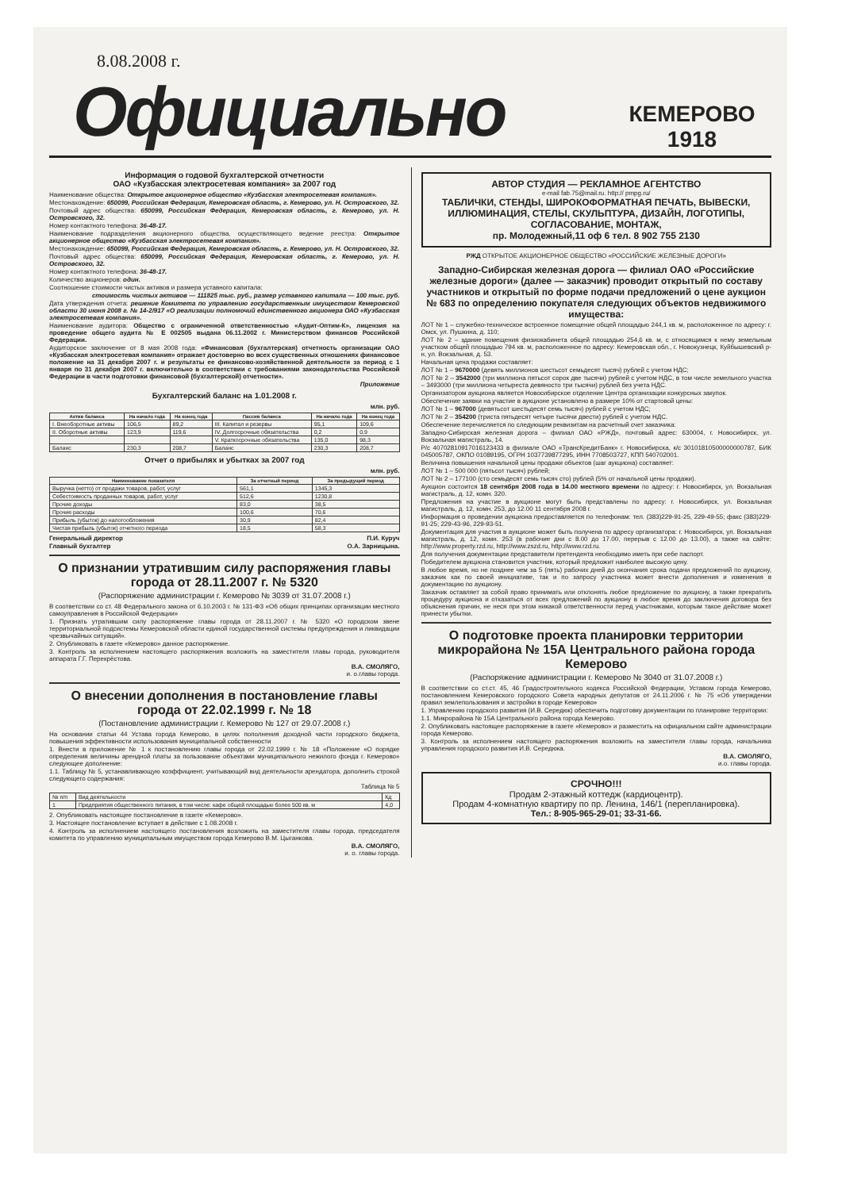8.08.2008 г.
Официально
КЕМЕРОВО
1918
Информация о годовой бухгалтерской отчетности
ОАО «Кузбасская электросетевая компания» за 2007 год
Наименование общества: Открытое акционерное общество «Кузбасская электросетевая компания».
Местонахождение: 650099, Российская Федерация, Кемеровская область, г. Кемерово, ул. Н. Островского, 32.
Почтовый адрес общества: 650099, Российская Федерация, Кемеровская область, г. Кемерово, ул. Н. Островского, 32.
Номер контактного телефона: 36-48-17.
Наименование подразделения акционерного общества, осуществляющего ведение реестра: Открытое акционерное общество «Кузбасская электросетевая компания».
Местонахождение: 650099, Российская Федерация, Кемеровская область, г. Кемерово, ул. Н. Островского, 32.
Почтовый адрес общества: 650099, Российская Федерация, Кемеровская область, г. Кемерово, ул. Н. Островского, 32.
Номер контактного телефона: 36-48-17.
Количество акционеров: один.
Соотношение стоимости чистых активов и размера уставного капитала:
стоимость чистых активов — 111825 тыс. руб., размер уставного капитала — 100 тыс. руб.
Дата утверждения отчета: решение Комитета по управлению государственным имуществом Кемеровской области 30 июня 2008 г. № 14-2/917 «О реализации полномочий единственного акционера ОАО «Кузбасская электросетевая компания».
Наименование аудитора: Общество с ограниченной ответственностью «Аудит-Оптим-К», лицензия на проведение общего аудита № Е 002505 выдана 06.11.2002 г. Министерством финансов Российской Федерации.
Аудиторское заключение от 8 мая 2008 года: «Финансовая (бухгалтерская) отчетность организации ОАО «Кузбасская электросетевая компания» отражает достоверно во всех существенных отношениях финансовое положение на 31 декабря 2007 г. и результаты ее финансово-хозяйственной деятельности за период с 1 января по 31 декабря 2007 г. включительно в соответствии с требованиями законодательства Российской Федерации в части подготовки финансовой (бухгалтерской) отчетности».
Приложение
Бухгалтерский баланс на 1.01.2008 г.
млн. руб.
| Актив баланса | На начало года | На конец года | Пассив баланса | На начало года | На конец года |
| --- | --- | --- | --- | --- | --- |
| I. Внеоборотные активы | 106,5 | 89,2 | III. Капитал и резервы | 95,1 | 109,6 |
| II. Оборотные активы | 123,9 | 119,6 | IV. Долгосрочные обязательства | 0,2 | 0,9 |
| | | | V. Краткосрочные обязательства | 135,0 | 98,3 |
| Баланс | 230,3 | 208,7 | Баланс | 230,3 | 208,7 |
Отчет о прибылях и убытках за 2007 год
млн. руб.
| Наименование показателя | За отчетный период | За предыдущий период |
| --- | --- | --- |
| Выручка (нетто) от продажи товаров, работ, услуг | 561,1 | 1345,3 |
| Себестоимость проданных товаров, работ, услуг | 512,6 | 1230,8 |
| Прочие доходы | 83,0 | 38,5 |
| Прочие расходы | 100,6 | 70,6 |
| Прибыль (убыток) до налогообложения | 30,9 | 82,4 |
| Чистая прибыль (убыток) отчетного периода | 18,5 | 58,3 |
Генеральный директор П.И. Куруч
Главный бухгалтер О.А. Зарницына.
О признании утратившим силу распоряжения главы города от 28.11.2007 г. № 5320
(Распоряжение администрации г. Кемерово № 3039 от 31.07.2008 г.)
В соответствии со ст. 48 Федерального закона от 6.10.2003 г. № 131-ФЗ «Об общих принципах организации местного самоуправления в Российской Федерации»
1. Признать утратившим силу распоряжение главы города от 28.11.2007 г. № 5320 «О городском звене территориальной подсистемы Кемеровской области единой государственной системы предупреждения и ликвидации чрезвычайных ситуаций».
2. Опубликовать в газете «Кемерово» данное распоряжение.
3. Контроль за исполнением настоящего распоряжения возложить на заместителя главы города, руководителя аппарата Г.Г. Перекрёстова.
В.А. СМОЛЯГО,
и. о.главы города.
О внесении дополнения в постановление главы города от 22.02.1999 г. № 18
(Постановление администрации г. Кемерово № 127 от 29.07.2008 г.)
На основании статьи 44 Устава города Кемерово, в целях пополнения доходной части городского бюджета, повышения эффективности использования муниципальной собственности
1. Внести в приложение № 1 к постановлению главы города от 22.02.1999 г. № 18 «Положение «О порядке определения величины арендной платы за пользование объектами муниципального нежилого фонда г. Кемерово» следующее дополнение:
1.1. Таблицу № 5, устанавливающую коэффициент, учитывающий вид деятельности арендатора, дополнить строкой следующего содержания:
Таблица № 5
| № п/п | Вид деятельности | Кд |
| 1 | Предприятия общественного питания, в том числе: кафе общей площадью более 500 кв. м | 4,0 |
2. Опубликовать настоящее постановление в газете «Кемерово».
3. Настоящее постановление вступает в действие с 1.08.2008 г.
4. Контроль за исполнением настоящего постановления возложить на заместителя главы города, председателя комитета по управлению муниципальным имуществом города Кемерово В.М. Цыганкова.
В.А. СМОЛЯГО,
и. о. главы города.
АВТОР СТУДИЯ — РЕКЛАМНОЕ АГЕНТСТВО
e-mail fab.75@mail.ru. http:// pmpg.ru/
ТАБЛИЧКИ, СТЕНДЫ, ШИРОКОФОРМАТНАЯ ПЕЧАТЬ, ВЫВЕСКИ, ИЛЛЮМИНАЦИЯ, СТЕЛЫ, СКУЛЬПТУРА, ДИЗАЙН, ЛОГОТИПЫ, СОГЛАСОВАНИЕ, МОНТАЖ,
пр. Молодежный,11 оф 6 тел. 8 902 755 2130
РЖД ОТКРЫТОЕ АКЦИОНЕРНОЕ ОБЩЕСТВО «РОССИЙСКИЕ ЖЕЛЕЗНЫЕ ДОРОГИ»
Западно-Сибирская железная дорога — филиал ОАО «Российские железные дороги» (далее — заказчик) проводит открытый по составу участников и открытый по форме подачи предложений о цене аукцион № 683 по определению покупателя следующих объектов недвижимого имущества:
ЛОТ № 1 – служебно-техническое встроенное помещение общей площадью 244,1 кв. м, расположенное по адресу: г. Омск, ул. Пушкина, д. 110;
ЛОТ № 2 – здание помещения физиокабинета общей площадью 254,6 кв. м, с относящимся к нему земельным участком общей площадью 794 кв. м, расположенное по адресу: Кемеровская обл., г. Новокузнецк, Куйбышевский р-н, ул. Вокзальная, д. 53.
Начальная цена продажи составляет:
ЛОТ № 1 – 9670000 (девять миллионов шестьсот семьдесят тысяч) рублей с учетом НДС;
ЛОТ № 2 – 3542000 (три миллиона пятьсот сорок две тысячи) рублей с учетом НДС, в том числе земельного участка – 3493000 (три миллиона четыреста девяносто три тысячи) рублей без учета НДС.
Организатором аукциона является Новосибирское отделение Центра организации конкурсных закупок.
Обеспечение заявки на участие в аукционе установлено в размере 10% от стартовой цены:
ЛОТ № 1 – 967000 (девятьсот шестьдесят семь тысяч) рублей с учетом НДС;
ЛОТ № 2 – 354200 (триста пятьдесят четыре тысячи двести) рублей с учетом НДС.
Обеспечение перечисляется по следующим реквизитам на расчетный счет заказчика:
Западно-Сибирская железная дорога – филиал ОАО «РЖД», почтовый адрес: 630004, г. Новосибирск, ул. Вокзальная магистраль, 14.
Р/с 40702810917016123433 в филиале ОАО «ТрансКредитБанк» г. Новосибирска, к/с 30101810500000000787, БИК 045005787, ОКПО 01089195, ОГРН 1037739877295, ИНН 7708503727, КПП 540702001.
Величина повышения начальной цены продажи объектов (шаг аукциона) составляет:
ЛОТ № 1 – 500 000 (пятьсот тысяч) рублей;
ЛОТ № 2 – 177100 (сто семьдесят семь тысяч сто) рублей (5% от начальной цены продажи).
Аукцион состоится 18 сентября 2008 года в 14.00 местного времени по адресу: г. Новосибирск, ул. Вокзальная магистраль, д. 12, комн. 320.
Предложения на участие в аукционе могут быть представлены по адресу: г. Новосибирск, ул. Вокзальная магистраль, д. 12, комн. 253, до 12.00 11 сентября 2008 г.
Информация о проведении аукциона предоставляется по телефонам: тел. (383)229-91-25, 229-49-55; факс (383)229-91-25; 229-43-96, 229-93-51.
Документация для участия в аукционе может быть получена по адресу организатора: г. Новосибирск, ул. Вокзальная магистраль, д. 12, комн. 253 (в рабочие дни с 8.00 до 17.00, перерыв с 12.00 до 13.00), а также на сайте: http://www.property.rzd.ru, http://www.zszd.ru, http://www.rzd.ru.
Для получения документации представители претендента необходимо иметь при себе паспорт.
Победителем аукциона становится участник, который предложит наиболее высокую цену.
В любое время, но не позднее чем за 5 (пять) рабочих дней до окончания срока подачи предложений по аукциону, заказчик как по своей инициативе, так и по запросу участника может внести дополнения и изменения в документацию по аукциону.
Заказчик оставляет за собой право принимать или отклонять любое предложение по аукциону, а также прекратить процедуру аукциона и отказаться от всех предложений по аукциону в любое время до заключения договора без объяснения причин, не неся при этом никакой ответственности перед участниками, которым такое действие может принести убытки.
О подготовке проекта планировки территории микрорайона № 15А Центрального района города Кемерово
(Распоряжение администрации г. Кемерово № 3040 от 31.07.2008 г.)
В соответствии со ст.ст. 45, 46 Градостроительного кодекса Российской Федерации, Уставом города Кемерово, постановлением Кемеровского городского Совета народных депутатов от 24.11.2006 г. № 75 «Об утверждении правил землепользования и застройки в городе Кемерово»
1. Управлению городского развития (И.В. Середюк) обеспечить подготовку документации по планировке территории:
1.1. Микрорайона № 15А Центрального района города Кемерово.
2. Опубликовать настоящее распоряжение в газете «Кемерово» и разместить на официальном сайте администрации города Кемерово.
3. Контроль за исполнением настоящего распоряжения возложить на заместителя главы города, начальника управления городского развития И.В. Середюка.
В.А. СМОЛЯГО,
и.о. главы города.
СРОЧНО!!!
Продам 2-этажный коттедж (кардиоцентр).
Продам 4-комнатную квартиру по пр. Ленина, 146/1 (перепланировка).
Тел.: 8-905-965-29-01; 33-31-66.